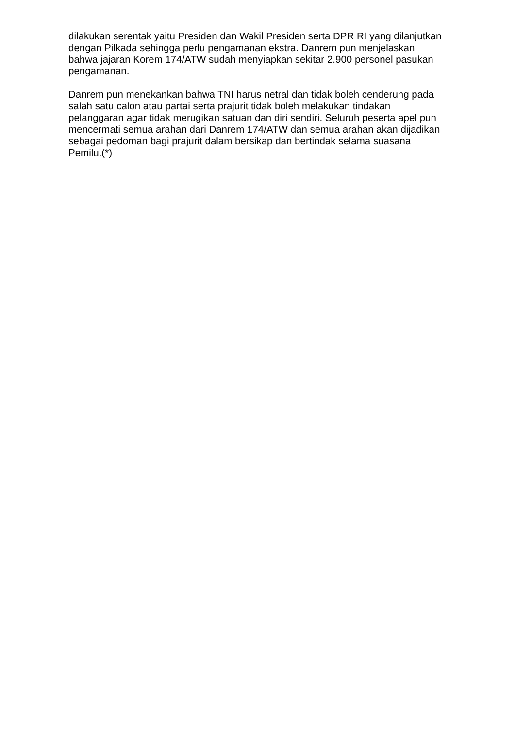dilakukan serentak yaitu Presiden dan Wakil Presiden serta DPR RI yang dilanjutkan dengan Pilkada sehingga perlu pengamanan ekstra. Danrem pun menjelaskan bahwa jajaran Korem 174/ATW sudah menyiapkan sekitar 2.900 personel pasukan pengamanan.
Danrem pun menekankan bahwa TNI harus netral dan tidak boleh cenderung pada salah satu calon atau partai serta prajurit tidak boleh melakukan tindakan pelanggaran agar tidak merugikan satuan dan diri sendiri. Seluruh peserta apel pun mencermati semua arahan dari Danrem 174/ATW dan semua arahan akan dijadikan sebagai pedoman bagi prajurit dalam bersikap dan bertindak selama suasana Pemilu.(*)